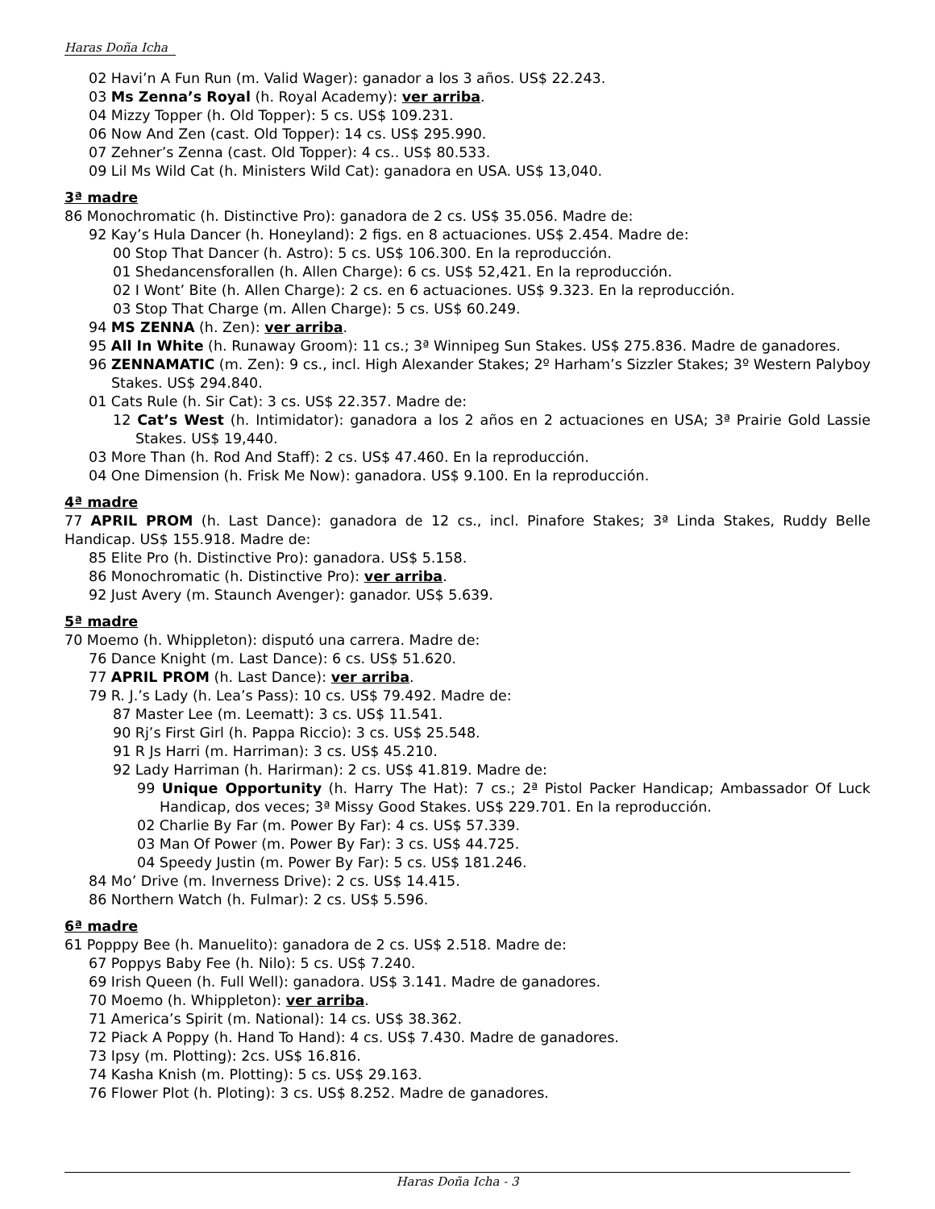Haras Doña Icha
02 Havi’n A Fun Run (m. Valid Wager): ganador a los 3 años. US$ 22.243.
03 Ms Zenna’s Royal (h. Royal Academy): ver arriba.
04 Mizzy Topper (h. Old Topper): 5 cs. US$ 109.231.
06 Now And Zen (cast. Old Topper): 14 cs. US$ 295.990.
07 Zehner’s Zenna (cast. Old Topper): 4 cs.. US$ 80.533.
09 Lil Ms Wild Cat (h. Ministers Wild Cat): ganadora en USA. US$ 13,040.
3ª madre
86 Monochromatic (h. Distinctive Pro): ganadora de 2 cs. US$ 35.056. Madre de:
92 Kay’s Hula Dancer (h. Honeyland): 2 figs. en 8 actuaciones. US$ 2.454. Madre de:
00 Stop That Dancer (h. Astro): 5 cs. US$ 106.300. En la reproducción.
01 Shedancensforallen (h. Allen Charge): 6 cs. US$ 52,421. En la reproducción.
02 I Wont’ Bite (h. Allen Charge): 2 cs. en 6 actuaciones. US$ 9.323. En la reproducción.
03 Stop That Charge (m. Allen Charge): 5 cs. US$ 60.249.
94 MS ZENNA (h. Zen): ver arriba.
95 All In White (h. Runaway Groom): 11 cs.; 3ª Winnipeg Sun Stakes. US$ 275.836. Madre de ganadores.
96 ZENNAMATIC (m. Zen): 9 cs., incl. High Alexander Stakes; 2º Harham’s Sizzler Stakes; 3º Western Palyboy Stakes. US$ 294.840.
01 Cats Rule (h. Sir Cat): 3 cs. US$ 22.357. Madre de:
12 Cat’s West (h. Intimidator): ganadora a los 2 años en 2 actuaciones en USA; 3ª Prairie Gold Lassie Stakes. US$ 19,440.
03 More Than (h. Rod And Staff): 2 cs. US$ 47.460. En la reproducción.
04 One Dimension (h. Frisk Me Now): ganadora. US$ 9.100. En la reproducción.
4ª madre
77 APRIL PROM (h. Last Dance): ganadora de 12 cs., incl. Pinafore Stakes; 3ª Linda Stakes, Ruddy Belle Handicap. US$ 155.918. Madre de:
85 Elite Pro (h. Distinctive Pro): ganadora. US$ 5.158.
86 Monochromatic (h. Distinctive Pro): ver arriba.
92 Just Avery (m. Staunch Avenger): ganador. US$ 5.639.
5ª madre
70 Moemo (h. Whippleton): disputó una carrera. Madre de:
76 Dance Knight (m. Last Dance): 6 cs. US$ 51.620.
77 APRIL PROM (h. Last Dance): ver arriba.
79 R. J.’s Lady (h. Lea’s Pass): 10 cs. US$ 79.492. Madre de:
87 Master Lee (m. Leematt): 3 cs. US$ 11.541.
90 Rj’s First Girl (h. Pappa Riccio): 3 cs. US$ 25.548.
91 R Js Harri (m. Harriman): 3 cs. US$ 45.210.
92 Lady Harriman (h. Harirman): 2 cs. US$ 41.819. Madre de:
99 Unique Opportunity (h. Harry The Hat): 7 cs.; 2ª Pistol Packer Handicap; Ambassador Of Luck Handicap, dos veces; 3ª Missy Good Stakes. US$ 229.701. En la reproducción.
02 Charlie By Far (m. Power By Far): 4 cs. US$ 57.339.
03 Man Of Power (m. Power By Far): 3 cs. US$ 44.725.
04 Speedy Justin (m. Power By Far): 5 cs. US$ 181.246.
84 Mo’ Drive (m. Inverness Drive): 2 cs. US$ 14.415.
86 Northern Watch (h. Fulmar): 2 cs. US$ 5.596.
6ª madre
61 Popppy Bee (h. Manuelito): ganadora de 2 cs. US$ 2.518. Madre de:
67 Poppys Baby Fee (h. Nilo): 5 cs. US$ 7.240.
69 Irish Queen (h. Full Well): ganadora. US$ 3.141. Madre de ganadores.
70 Moemo (h. Whippleton): ver arriba.
71 America’s Spirit (m. National): 14 cs. US$ 38.362.
72 Piack A Poppy (h. Hand To Hand): 4 cs. US$ 7.430. Madre de ganadores.
73 Ipsy (m. Plotting): 2cs. US$ 16.816.
74 Kasha Knish (m. Plotting): 5 cs. US$ 29.163.
76 Flower Plot (h. Ploting): 3 cs. US$ 8.252. Madre de ganadores.
Haras Doña Icha - 3